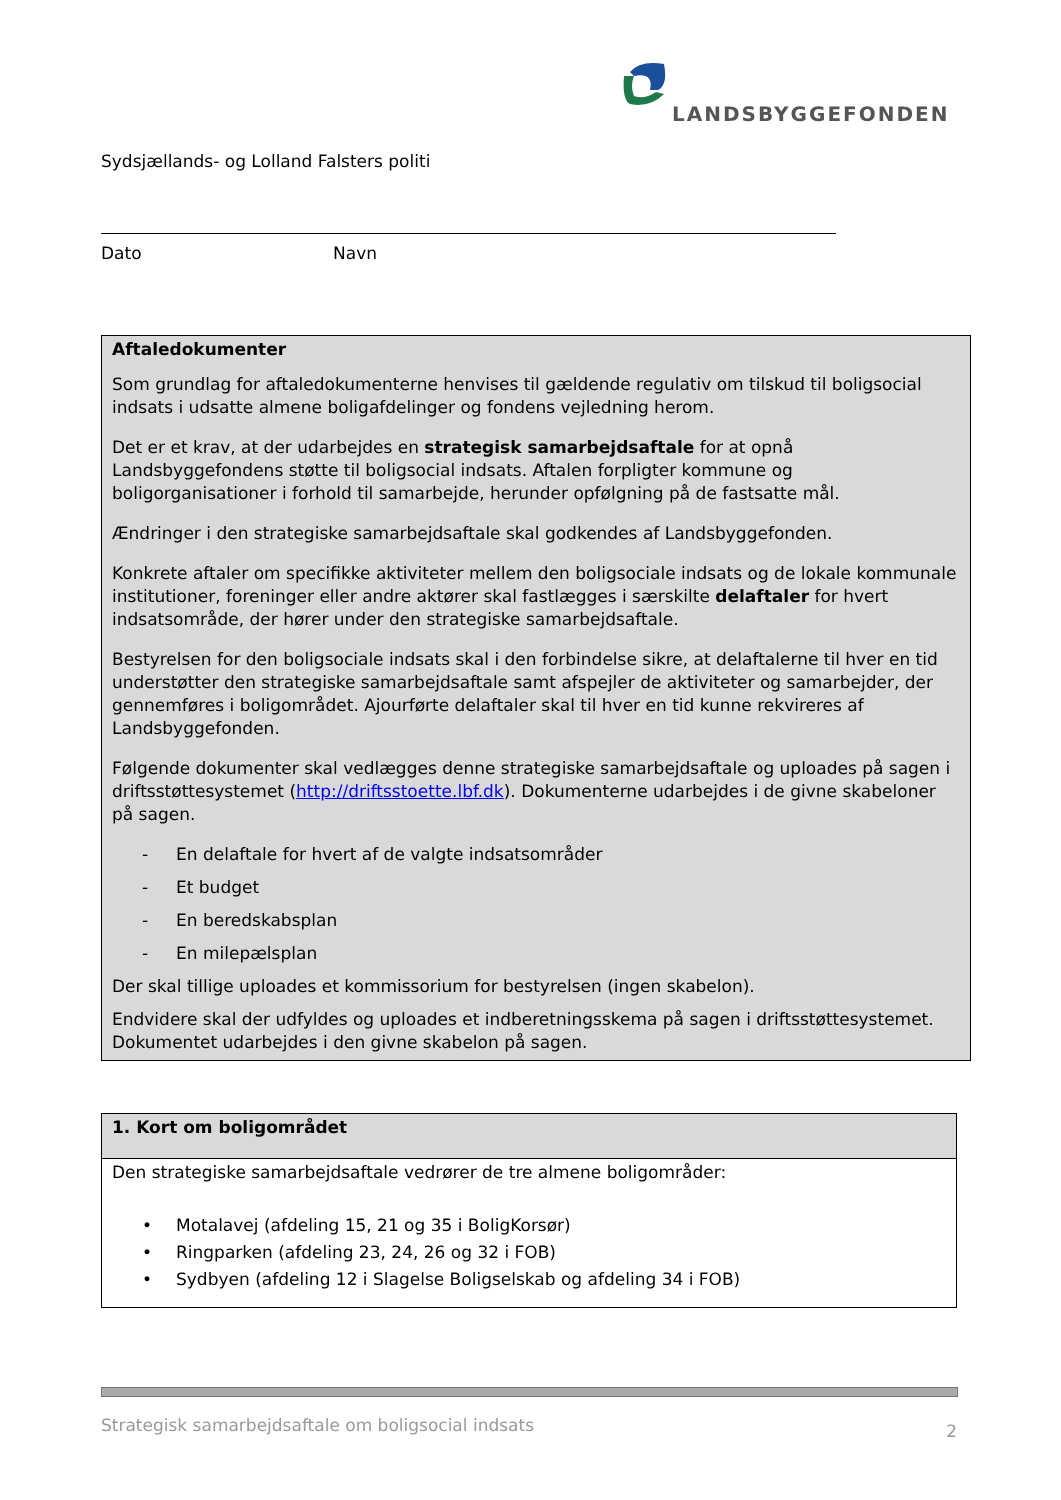LANDSBYGGEFONDEN
Sydsjællands- og Lolland Falsters politi
Dato Navn
| Aftaledokumenter Som grundlag for aftaledokumenterne henvises til gældende regulativ om tilskud til boligsocial indsats i udsatte almene boligafdelinger og fondens vejledning herom. Det er et krav, at der udarbejdes en strategisk samarbejdsaftale for at opnå Landsbyggefondens støtte til boligsocial indsats. Aftalen forpligter kommune og boligorganisationer i forhold til samarbejde, herunder opfølgning på de fastsatte mål. Ændringer i den strategiske samarbejdsaftale skal godkendes af Landsbyggefonden. Konkrete aftaler om specifikke aktiviteter mellem den boligsociale indsats og de lokale kommunale institutioner, foreninger eller andre aktører skal fastlægges i særskilte delaftaler for hvert indsatsområde, der hører under den strategiske samarbejdsaftale. Bestyrelsen for den boligsociale indsats skal i den forbindelse sikre, at delaftalerne til hver en tid understøtter den strategiske samarbejdsaftale samt afspejler de aktiviteter og samarbejder, der gennemføres i boligområdet. Ajourførte delaftaler skal til hver en tid kunne rekvireres af Landsbyggefonden. Følgende dokumenter skal vedlægges denne strategiske samarbejdsaftale og uploades på sagen i driftsstøttesystemet ( http://driftsstoette.lbf.dk ). Dokumenterne udarbejdes i de givne skabeloner på sagen. - En delaftale for hvert af de valgte indsatsområder - Et budget - En beredskabsplan - En milepælsplan Der skal tillige uploades et kommissorium for bestyrelsen (ingen skabelon). Endvidere skal der udfyldes og uploades et indberetningsskema på sagen i driftsstøttesystemet. Dokumentet udarbejdes i den givne skabelon på sagen. |
| 1. Kort om boligområdet |
| Den strategiske samarbejdsaftale vedrører de tre almene boligområder: • Motalavej (afdeling 15, 21 og 35 i BoligKorsør) • Ringparken (afdeling 23, 24, 26 og 32 i FOB) • Sydbyen (afdeling 12 i Slagelse Boligselskab og afdeling 34 i FOB) |
Strategisk samarbejdsaftale om boligsocial indsats 2